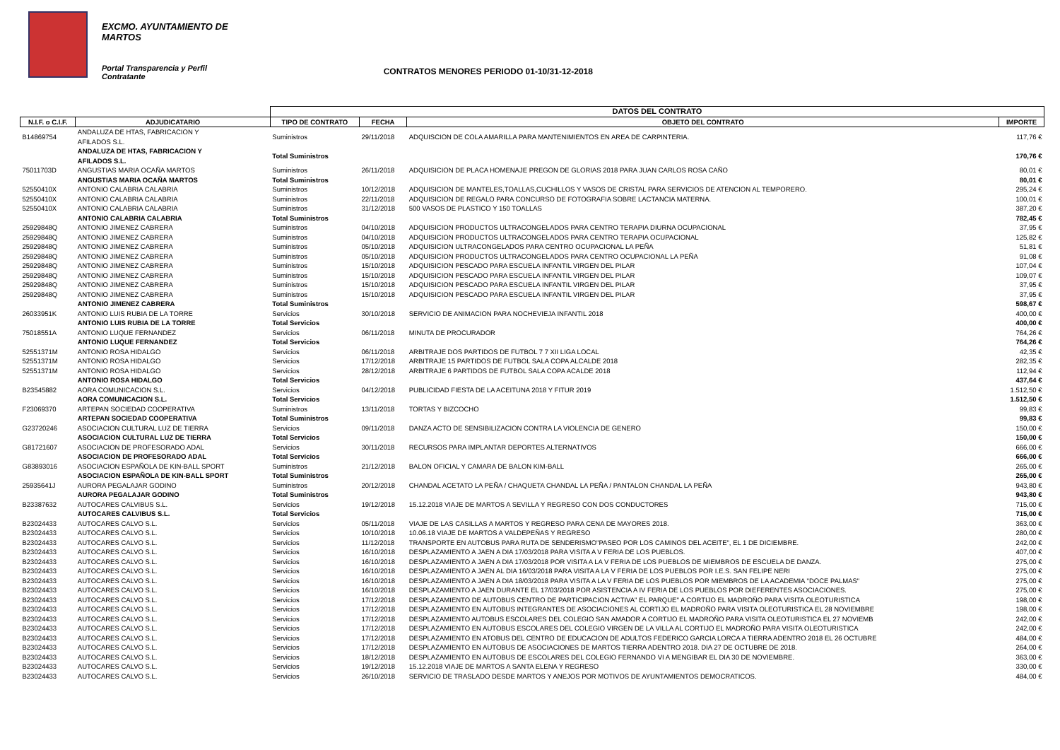EXCMO. AYUNTAMIENTO DE
MARTOS
Portal Transparencia y Perfil
Contratante
CONTRATOS MENORES PERIODO 01-10/31-12-2018
| | | DATOS DEL CONTRATO | | | |
| N.I.F. o C.I.F. | ADJUDICATARIO | TIPO DE CONTRATO | FECHA | OBJETO DEL CONTRATO | IMPORTE |
| B14869754 | ANDALUZA DE HTAS, FABRICACION Y AFILADOS S.L. | Suministros | 29/11/2018 | ADQUISCION DE COLA AMARILLA PARA MANTENIMIENTOS EN AREA DE CARPINTERIA. | 117,76 € |
| | ANDALUZA DE HTAS, FABRICACION Y AFILADOS S.L. | Total Suministros | | | 170,76 € |
| 75011703D | ANGUSTIAS MARIA OCAÑA MARTOS | Suministros | 26/11/2018 | ADQUISICION DE PLACA HOMENAJE PREGON DE GLORIAS 2018 PARA JUAN CARLOS ROSA CAÑO | 80,01 € |
| | ANGUSTIAS MARIA OCAÑA MARTOS | Total Suministros | | | 80,01 € |
| 52550410X | ANTONIO CALABRIA CALABRIA | Suministros | 10/12/2018 | ADQUISICION DE MANTELES,TOALLAS,CUCHILLOS Y VASOS DE CRISTAL PARA SERVICIOS DE ATENCION AL TEMPORERO. | 295,24 € |
| 52550410X | ANTONIO CALABRIA CALABRIA | Suministros | 22/11/2018 | ADQUISICION DE REGALO PARA CONCURSO DE FOTOGRAFIA SOBRE LACTANCIA MATERNA. | 100,01 € |
| 52550410X | ANTONIO CALABRIA CALABRIA | Suministros | 31/12/2018 | 500 VASOS DE PLASTICO Y 150 TOALLAS | 387,20 € |
| | ANTONIO CALABRIA CALABRIA | Total Suministros | | | 782,45 € |
| 25929848Q | ANTONIO JIMENEZ CABRERA | Suministros | 04/10/2018 | ADQUISICION PRODUCTOS ULTRACONGELADOS PARA CENTRO TERAPIA DIURNA OCUPACIONAL | 37,95 € |
| 25929848Q | ANTONIO JIMENEZ CABRERA | Suministros | 04/10/2018 | ADQUISICION PRODUCTOS ULTRACONGELADOS PARA CENTRO TERAPIA OCUPACIONAL | 125,82 € |
| 25929848Q | ANTONIO JIMENEZ CABRERA | Suministros | 05/10/2018 | ADQUISICION ULTRACONGELADOS PARA CENTRO OCUPACIONAL LA PEÑA | 51,81 € |
| 25929848Q | ANTONIO JIMENEZ CABRERA | Suministros | 05/10/2018 | ADQUISICION PRODUCTOS ULTRACONGELADOS PARA CENTRO OCUPACIONAL LA PEÑA | 91,08 € |
| 25929848Q | ANTONIO JIMENEZ CABRERA | Suministros | 15/10/2018 | ADQUISICION PESCADO PARA ESCUELA INFANTIL VIRGEN DEL PILAR | 107,04 € |
| 25929848Q | ANTONIO JIMENEZ CABRERA | Suministros | 15/10/2018 | ADQUISICION PESCADO PARA ESCUELA INFANTIL VIRGEN DEL PILAR | 109,07 € |
| 25929848Q | ANTONIO JIMENEZ CABRERA | Suministros | 15/10/2018 | ADQUISICION PESCADO PARA ESCUELA INFANTIL VIRGEN DEL PILAR | 37,95 € |
| 25929848Q | ANTONIO JIMENEZ CABRERA | Suministros | 15/10/2018 | ADQUISICION PESCADO PARA ESCUELA INFANTIL VIRGEN DEL PILAR | 37,95 € |
| | ANTONIO JIMENEZ CABRERA | Total Suministros | | | 598,67 € |
| 26033951K | ANTONIO LUIS RUBIA DE LA TORRE | Servicios | 30/10/2018 | SERVICIO DE ANIMACION PARA NOCHEVIEJA INFANTIL 2018 | 400,00 € |
| | ANTONIO LUIS RUBIA DE LA TORRE | Total Servicios | | | 400,00 € |
| 75018551A | ANTONIO LUQUE FERNANDEZ | Servicios | 06/11/2018 | MINUTA DE PROCURADOR | 764,26 € |
| | ANTONIO LUQUE FERNANDEZ | Total Servicios | | | 764,26 € |
| 52551371M | ANTONIO ROSA HIDALGO | Servicios | 06/11/2018 | ARBITRAJE DOS PARTIDOS DE FUTBOL 7 7 XII LIGA LOCAL | 42,35 € |
| 52551371M | ANTONIO ROSA HIDALGO | Servicios | 17/12/2018 | ARBITRAJE 15 PARTIDOS DE FUTBOL SALA COPA ALCALDE 2018 | 282,35 € |
| 52551371M | ANTONIO ROSA HIDALGO | Servicios | 28/12/2018 | ARBITRAJE 6 PARTIDOS DE FUTBOL SALA COPA ACALDE 2018 | 112,94 € |
| | ANTONIO ROSA HIDALGO | Total Servicios | | | 437,64 € |
| B23545882 | AORA COMUNICACION S.L. | Servicios | 04/12/2018 | PUBLICIDAD FIESTA DE LA ACEITUNA 2018 Y FITUR 2019 | 1.512,50 € |
| | AORA COMUNICACION S.L. | Total Servicios | | | 1.512,50 € |
| F23069370 | ARTEPAN SOCIEDAD COOPERATIVA | Suministros | 13/11/2018 | TORTAS Y BIZCOCHO | 99,83 € |
| | ARTEPAN SOCIEDAD COOPERATIVA | Total Suministros | | | 99,83 € |
| G23720246 | ASOCIACION CULTURAL LUZ DE TIERRA | Servicios | 09/11/2018 | DANZA ACTO DE SENSIBILIZACION CONTRA LA VIOLENCIA DE GENERO | 150,00 € |
| | ASOCIACION CULTURAL LUZ DE TIERRA | Total Servicios | | | 150,00 € |
| G81721607 | ASOCIACION DE PROFESORADO ADAL | Servicios | 30/11/2018 | RECURSOS PARA IMPLANTAR DEPORTES ALTERNATIVOS | 666,00 € |
| | ASOCIACION DE PROFESORADO ADAL | Total Servicios | | | 666,00 € |
| G83893016 | ASOCIACION ESPAÑOLA DE KIN-BALL SPORT | Suministros | 21/12/2018 | BALON OFICIAL Y CAMARA DE BALON KIM-BALL | 265,00 € |
| | ASOCIACION ESPAÑOLA DE KIN-BALL SPORT | Total Suministros | | | 265,00 € |
| 25935641J | AURORA PEGALAJAR GODINO | Suministros | 20/12/2018 | CHANDAL ACETATO LA PEÑA / CHAQUETA CHANDAL LA PEÑA / PANTALON CHANDAL LA PEÑA | 943,80 € |
| | AURORA PEGALAJAR GODINO | Total Suministros | | | 943,80 € |
| B23387632 | AUTOCARES CALVIBUS S.L. | Servicios | 19/12/2018 | 15.12.2018 VIAJE DE MARTOS A SEVILLA Y REGRESO CON DOS CONDUCTORES | 715,00 € |
| | AUTOCARES CALVIBUS S.L. | Total Servicios | | | 715,00 € |
| B23024433 | AUTOCARES CALVO S.L. | Servicios | 05/11/2018 | VIAJE DE LAS CASILLAS A MARTOS Y REGRESO PARA CENA DE MAYORES 2018. | 363,00 € |
| B23024433 | AUTOCARES CALVO S.L. | Servicios | 10/10/2018 | 10.06.18 VIAJE DE MARTOS A VALDEPEÑAS Y REGRESO | 280,00 € |
| B23024433 | AUTOCARES CALVO S.L. | Servicios | 11/12/2018 | TRANSPORTE EN AUTOBUS PARA RUTA DE SENDERISMO"PASEO POR LOS CAMINOS DEL ACEITE", EL 1 DE DICIEMBRE. | 242,00 € |
| B23024433 | AUTOCARES CALVO S.L. | Servicios | 16/10/2018 | DESPLAZAMIENTO A JAEN A DIA 17/03/2018 PARA VISITA A V FERIA DE LOS PUEBLOS. | 407,00 € |
| B23024433 | AUTOCARES CALVO S.L. | Servicios | 16/10/2018 | DESPLAZAMIENTO A JAEN A DIA 17/03/2018 POR VISITA A LA V FERIA DE LOS PUEBLOS DE MIEMBROS DE ESCUELA DE DANZA. | 275,00 € |
| B23024433 | AUTOCARES CALVO S.L. | Servicios | 16/10/2018 | DESPLAZAMIENTO A JAEN AL DIA 16/03/2018 PARA VISITA A LA V FERIA DE LOS PUEBLOS POR I.E.S. SAN FELIPE NERI | 275,00 € |
| B23024433 | AUTOCARES CALVO S.L. | Servicios | 16/10/2018 | DESPLAZAMIENTO A JAEN A DIA 18/03/2018 PARA VISITA A LA V FERIA DE LOS PUEBLOS POR MIEMBROS DE LA ACADEMIA "DOCE PALMAS" | 275,00 € |
| B23024433 | AUTOCARES CALVO S.L. | Servicios | 16/10/2018 | DESPLAZAMIENTO A JAEN DURANTE EL 17/03/2018 POR ASISTENCIA A IV FERIA DE LOS PUEBLOS POR DIEFERENTES ASOCIACIONES. | 275,00 € |
| B23024433 | AUTOCARES CALVO S.L. | Servicios | 17/12/2018 | DESPLAZAMIENTO DE AUTOBUS CENTRO DE PARTICIPACION ACTIVA" EL PARQUE" A CORTIJO EL MADROÑO PARA VISITA OLEOTURISTICA | 198,00 € |
| B23024433 | AUTOCARES CALVO S.L. | Servicios | 17/12/2018 | DESPLAZAMIENTO EN AUTOBUS INTEGRANTES DE ASOCIACIONES AL CORTIJO EL MADROÑO PARA VISITA OLEOTURISTICA EL 28 NOVIEMBRE | 198,00 € |
| B23024433 | AUTOCARES CALVO S.L. | Servicios | 17/12/2018 | DESPLAZAMIENTO AUTOBUS ESCOLARES DEL COLEGIO SAN AMADOR A CORTIJO EL MADROÑO PARA VISITA OLEOTURISTICA EL 27 NOVIEMB | 242,00 € |
| B23024433 | AUTOCARES CALVO S.L. | Servicios | 17/12/2018 | DESPLAZAMIENTO EN AUTOBUS ESCOLARES DEL COLEGIO VIRGEN DE LA VILLA AL CORTIJO EL MADROÑO PARA VISITA OLEOTURISTICA | 242,00 € |
| B23024433 | AUTOCARES CALVO S.L. | Servicios | 17/12/2018 | DESPLAZAMIENTO EN ATOBUS DEL CENTRO DE EDUCACION DE ADULTOS FEDERICO GARCIA LORCA A TIERRA ADENTRO 2018 EL 26 OCTUBRE | 484,00 € |
| B23024433 | AUTOCARES CALVO S.L. | Servicios | 17/12/2018 | DESPLAZAMIENTO EN AUTOBUS DE ASOCIACIONES DE MARTOS TIERRA ADENTRO 2018. DIA 27 DE OCTUBRE DE 2018. | 264,00 € |
| B23024433 | AUTOCARES CALVO S.L. | Servicios | 18/12/2018 | DESPLAZAMIENTO EN AUTOBUS DE ESCOLARES DEL COLEGIO FERNANDO VI A MENGIBAR EL DIA 30 DE NOVIEMBRE. | 363,00 € |
| B23024433 | AUTOCARES CALVO S.L. | Servicios | 19/12/2018 | 15.12.2018 VIAJE DE MARTOS A SANTA ELENA Y REGRESO | 330,00 € |
| B23024433 | AUTOCARES CALVO S.L. | Servicios | 26/10/2018 | SERVICIO DE TRASLADO DESDE MARTOS Y ANEJOS POR MOTIVOS DE AYUNTAMIENTOS DEMOCRATICOS. | 484,00 € |